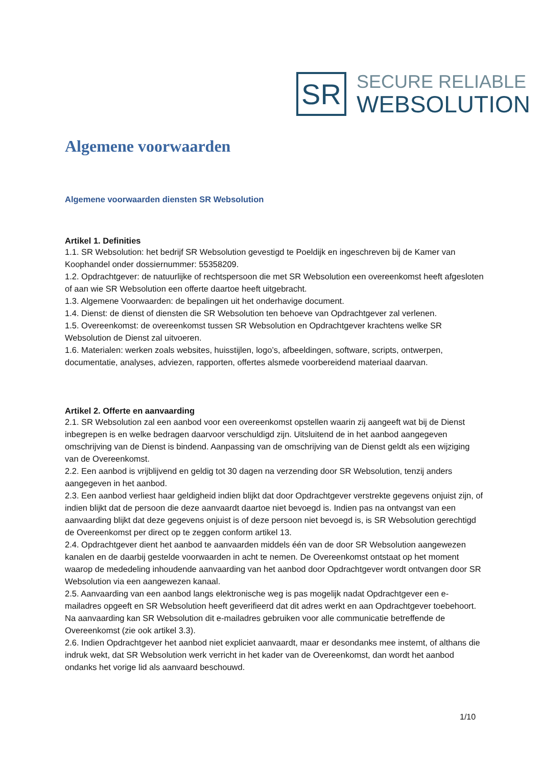SR
SECURE RELIABLE
WEBSOLUTION
Algemene voorwaarden
Algemene voorwaarden diensten SR Websolution
Artikel 1. Definities
1.1. SR Websolution: het bedrijf SR Websolution gevestigd te Poeldijk en ingeschreven bij de Kamer van Koophandel onder dossiernummer: 55358209.
1.2. Opdrachtgever: de natuurlijke of rechtspersoon die met SR Websolution een overeenkomst heeft afgesloten of aan wie SR Websolution een offerte daartoe heeft uitgebracht.
1.3. Algemene Voorwaarden: de bepalingen uit het onderhavige document.
1.4. Dienst: de dienst of diensten die SR Websolution ten behoeve van Opdrachtgever zal verlenen.
1.5. Overeenkomst: de overeenkomst tussen SR Websolution en Opdrachtgever krachtens welke SR Websolution de Dienst zal uitvoeren.
1.6. Materialen: werken zoals websites, huisstijlen, logo’s, afbeeldingen, software, scripts, ontwerpen, documentatie, analyses, adviezen, rapporten, offertes alsmede voorbereidend materiaal daarvan.
Artikel 2. Offerte en aanvaarding
2.1. SR Websolution zal een aanbod voor een overeenkomst opstellen waarin zij aangeeft wat bij de Dienst inbegrepen is en welke bedragen daarvoor verschuldigd zijn. Uitsluitend de in het aanbod aangegeven omschrijving van de Dienst is bindend. Aanpassing van de omschrijving van de Dienst geldt als een wijziging van de Overeenkomst.
2.2. Een aanbod is vrijblijvend en geldig tot 30 dagen na verzending door SR Websolution, tenzij anders aangegeven in het aanbod.
2.3. Een aanbod verliest haar geldigheid indien blijkt dat door Opdrachtgever verstrekte gegevens onjuist zijn, of indien blijkt dat de persoon die deze aanvaardt daartoe niet bevoegd is. Indien pas na ontvangst van een aanvaarding blijkt dat deze gegevens onjuist is of deze persoon niet bevoegd is, is SR Websolution gerechtigd de Overeenkomst per direct op te zeggen conform artikel 13.
2.4. Opdrachtgever dient het aanbod te aanvaarden middels één van de door SR Websolution aangewezen kanalen en de daarbij gestelde voorwaarden in acht te nemen. De Overeenkomst ontstaat op het moment waarop de mededeling inhoudende aanvaarding van het aanbod door Opdrachtgever wordt ontvangen door SR Websolution via een aangewezen kanaal.
2.5. Aanvaarding van een aanbod langs elektronische weg is pas mogelijk nadat Opdrachtgever een e-mailadres opgeeft en SR Websolution heeft geverifieerd dat dit adres werkt en aan Opdrachtgever toebehoort. Na aanvaarding kan SR Websolution dit e-mailadres gebruiken voor alle communicatie betreffende de Overeenkomst (zie ook artikel 3.3).
2.6. Indien Opdrachtgever het aanbod niet expliciet aanvaardt, maar er desondanks mee instemt, of althans die indruk wekt, dat SR Websolution werk verricht in het kader van de Overeenkomst, dan wordt het aanbod ondanks het vorige lid als aanvaard beschouwd.
1/10